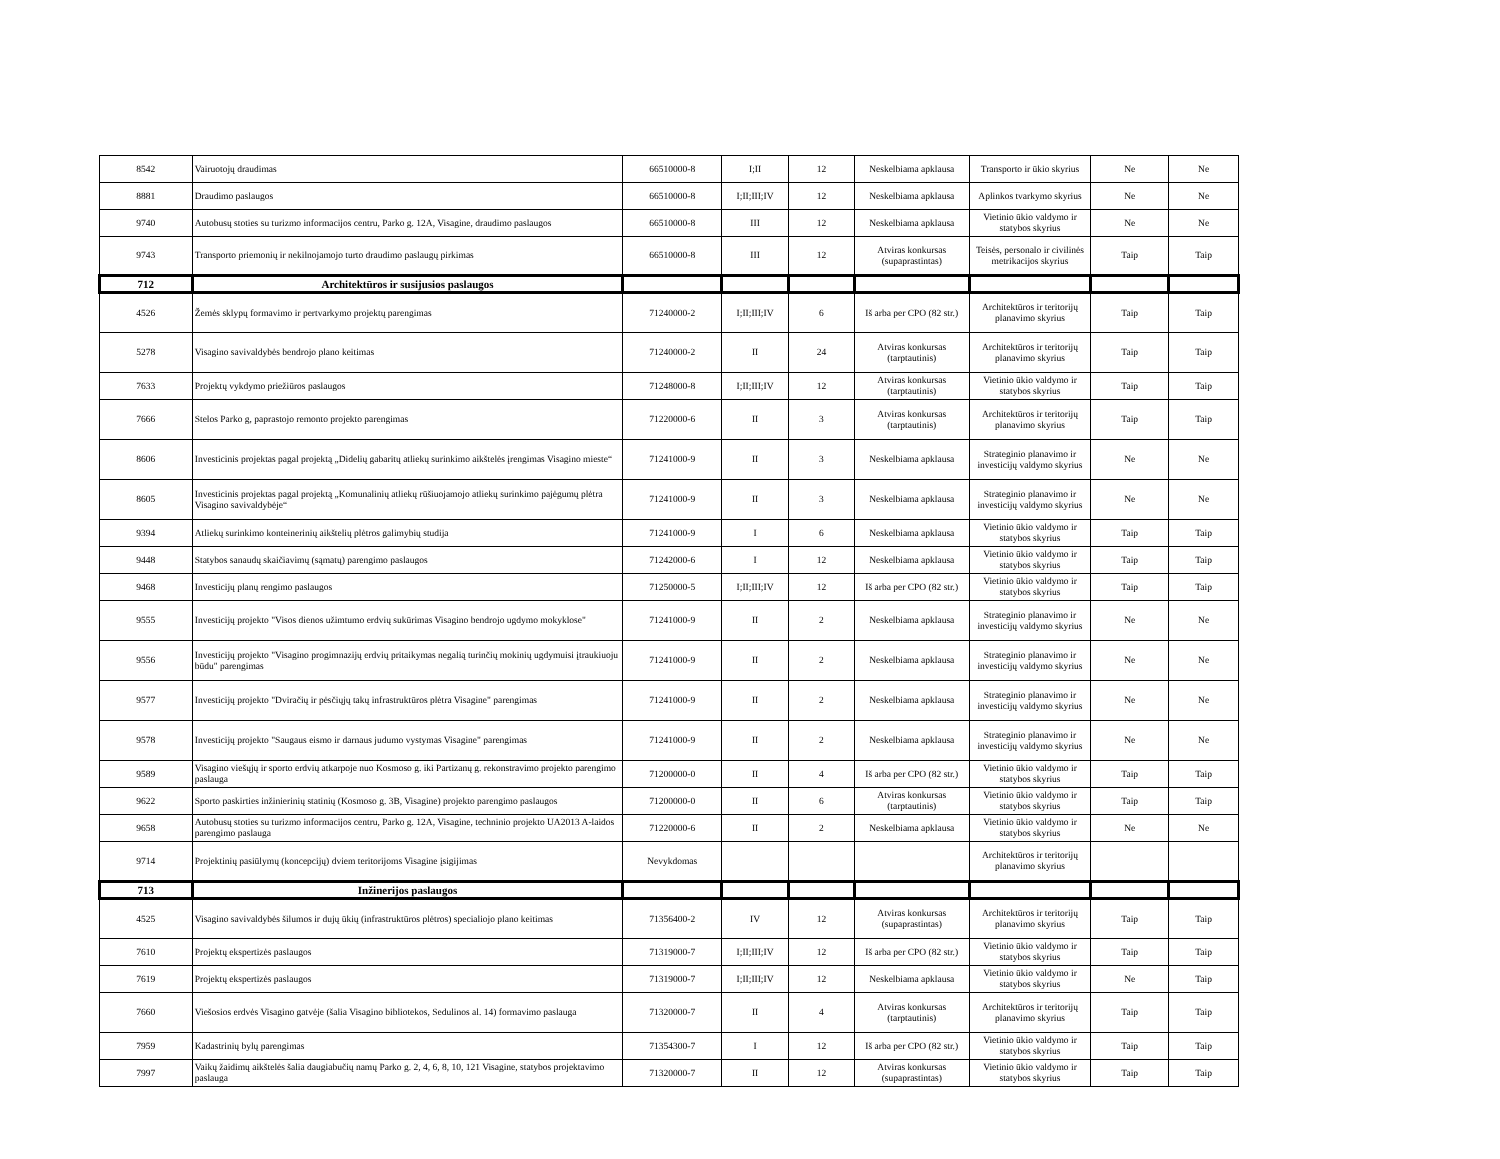| 8542 | Vairuotojų draudimas | 66510000-8 | I;II | 12 | Neskelbiama apklausa | Transporto ir ūkio skyrius | Ne | Ne |
| 8881 | Draudimo paslaugos | 66510000-8 | I;II;III;IV | 12 | Neskelbiama apklausa | Aplinkos tvarkymo skyrius | Ne | Ne |
| 9740 | Autobusų stoties su turizmo informacijos centru, Parko g. 12A, Visagine, draudimo paslaugos | 66510000-8 | III | 12 | Neskelbiama apklausa | Vietinio ūkio valdymo ir statybos skyrius | Ne | Ne |
| 9743 | Transporto priemonių ir nekilnojamojo turto draudimo paslaugų pirkimas | 66510000-8 | III | 12 | Atviras konkursas (supaprastintas) | Teisės, personalo ir civilinės metrikacijos skyrius | Taip | Taip |
| 712 | Architektūros ir susijusios paslaugos | | | | | | | |
| 4526 | Žemės sklypų formavimo ir pertvarkymo projektų parengimas | 71240000-2 | I;II;III;IV | 6 | Iš arba per CPO (82 str.) | Architektūros ir teritorijų planavimo skyrius | Taip | Taip |
| 5278 | Visagino savivaldybės bendrojo plano keitimas | 71240000-2 | II | 24 | Atviras konkursas (tarptautinis) | Architektūros ir teritorijų planavimo skyrius | Taip | Taip |
| 7633 | Projektų vykdymo priežiūros paslaugos | 71248000-8 | I;II;III;IV | 12 | Atviras konkursas (tarptautinis) | Vietinio ūkio valdymo ir statybos skyrius | Taip | Taip |
| 7666 | Stelos Parko g, paprastojo remonto projekto parengimas | 71220000-6 | II | 3 | Atviras konkursas (tarptautinis) | Architektūros ir teritorijų planavimo skyrius | Taip | Taip |
| 8606 | Investicinis projektas pagal projektą „Didelių gabaritų atliekų surinkimo aikštelės įrengimas Visagino mieste“ | 71241000-9 | II | 3 | Neskelbiama apklausa | Strateginio planavimo ir investicijų valdymo skyrius | Ne | Ne |
| 8605 | Investicinis projektas pagal projektą „Komunalinių atliekų rūšiuojamojo atliekų surinkimo pajėgumų plėtra Visagino savivaldybėje“ | 71241000-9 | II | 3 | Neskelbiama apklausa | Strateginio planavimo ir investicijų valdymo skyrius | Ne | Ne |
| 9394 | Atliekų surinkimo konteinerinių aikštelių plėtros galimybių studija | 71241000-9 | I | 6 | Neskelbiama apklausa | Vietinio ūkio valdymo ir statybos skyrius | Taip | Taip |
| 9448 | Statybos sanaudų skaičiavimų (sąmatų) parengimo paslaugos | 71242000-6 | I | 12 | Neskelbiama apklausa | Vietinio ūkio valdymo ir statybos skyrius | Taip | Taip |
| 9468 | Investicijų planų rengimo paslaugos | 71250000-5 | I;II;III;IV | 12 | Iš arba per CPO (82 str.) | Vietinio ūkio valdymo ir statybos skyrius | Taip | Taip |
| 9555 | Investicijų projekto "Visos dienos užimtumo erdvių sukūrimas Visagino bendrojo ugdymo mokyklose" | 71241000-9 | II | 2 | Neskelbiama apklausa | Strateginio planavimo ir investicijų valdymo skyrius | Ne | Ne |
| 9556 | Investicijų projekto "Visagino progimnazijų erdvių pritaikymas negalią turinčių mokinių ugdymuisi įtraukiuoju būdu" parengimas | 71241000-9 | II | 2 | Neskelbiama apklausa | Strateginio planavimo ir investicijų valdymo skyrius | Ne | Ne |
| 9577 | Investicijų projekto "Dviračių ir pėsčiųjų takų infrastruktūros plėtra Visagine" parengimas | 71241000-9 | II | 2 | Neskelbiama apklausa | Strateginio planavimo ir investicijų valdymo skyrius | Ne | Ne |
| 9578 | Investicijų projekto "Saugaus eismo ir darnaus judumo vystymas Visagine" parengimas | 71241000-9 | II | 2 | Neskelbiama apklausa | Strateginio planavimo ir investicijų valdymo skyrius | Ne | Ne |
| 9589 | Visagino viešųjų ir sporto erdvių atkarpoje nuo Kosmoso g. iki Partizanų g. rekonstravimo projekto parengimo paslauga | 71200000-0 | II | 4 | Iš arba per CPO (82 str.) | Vietinio ūkio valdymo ir statybos skyrius | Taip | Taip |
| 9622 | Sporto paskirties inžinierinių statinių (Kosmoso g. 3B, Visagine) projekto parengimo paslaugos | 71200000-0 | II | 6 | Atviras konkursas (tarptautinis) | Vietinio ūkio valdymo ir statybos skyrius | Taip | Taip |
| 9658 | Autobusų stoties su turizmo informacijos centru, Parko g. 12A, Visagine, techninio projekto UA2013 A-laidos parengimo paslauga | 71220000-6 | II | 2 | Neskelbiama apklausa | Vietinio ūkio valdymo ir statybos skyrius | Ne | Ne |
| 9714 | Projektinių pasiūlymų (koncepcijų) dviem teritorijoms Visagine įsigijimas | Nevykdomas | | | | Architektūros ir teritorijų planavimo skyrius | | |
| 713 | Inžinerijos paslaugos | | | | | | | |
| 4525 | Visagino savivaldybės šilumos ir dujų ūkių (infrastruktūros plėtros) specialiojo plano keitimas | 71356400-2 | IV | 12 | Atviras konkursas (supaprastintas) | Architektūros ir teritorijų planavimo skyrius | Taip | Taip |
| 7610 | Projektų ekspertizės paslaugos | 71319000-7 | I;II;III;IV | 12 | Iš arba per CPO (82 str.) | Vietinio ūkio valdymo ir statybos skyrius | Taip | Taip |
| 7619 | Projektų ekspertizės paslaugos | 71319000-7 | I;II;III;IV | 12 | Neskelbiama apklausa | Vietinio ūkio valdymo ir statybos skyrius | Ne | Taip |
| 7660 | Viešosios erdvės Visagino gatvėje (šalia Visagino bibliotekos, Sedulinos al. 14) formavimo paslauga | 71320000-7 | II | 4 | Atviras konkursas (tarptautinis) | Architektūros ir teritorijų planavimo skyrius | Taip | Taip |
| 7959 | Kadastrinių bylų parengimas | 71354300-7 | I | 12 | Iš arba per CPO (82 str.) | Vietinio ūkio valdymo ir statybos skyrius | Taip | Taip |
| 7997 | Vaikų žaidimų aikštelės šalia daugiabučių namų Parko g. 2, 4, 6, 8, 10, 121 Visagine, statybos projektavimo paslauga | 71320000-7 | II | 12 | Atviras konkursas (supaprastintas) | Vietinio ūkio valdymo ir statybos skyrius | Taip | Taip |